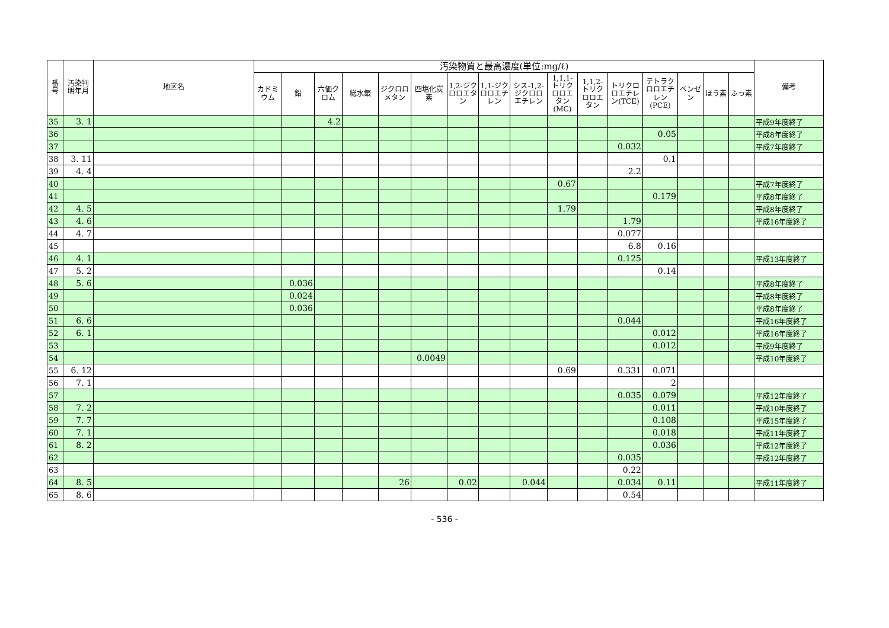| 番号 | 汚染判明年月 | 地区名 | 汚染物質と最高濃度(単位:mg/ℓ) | | | | | | | | | | | | | | | | 備考 |
| --- | --- | --- | --- | --- | --- | --- | --- | --- | --- | --- | --- | --- | --- | --- | --- | --- | --- | --- | --- |
| | | | カドミウム | 鉛 | 六価クロム | 総水銀 | ジクロロメタン | 四塩化炭素 | 1,2-ジクロロエタン | 1,1-ジクロロエチレン | シス-1,2-ジクロロエチレン | 1,1,1-トリクロロエタン(MC) | 1,1,2-トリクロロエタン | トリクロロエチレン(TCE) | テトラクロロエチレン(PCE) | ベンゼン | ほう素 | ふっ素 | |
| 35 | 3. 1 | | | | 4.2 | | | | | | | | | | | | | | 平成9年度終了 |
| 36 | | | | | | | | | | | | | | | 0.05 | | | | 平成8年度終了 |
| 37 | | | | | | | | | | | | | | 0.032 | | | | | 平成7年度終了 |
| 38 | 3. 11 | | | | | | | | | | | | | | 0.1 | | | | |
| 39 | 4. 4 | | | | | | | | | | | | | 2.2 | | | | | |
| 40 | | | | | | | | | | | | 0.67 | | | | | | | 平成7年度終了 |
| 41 | | | | | | | | | | | | | | | 0.179 | | | | 平成8年度終了 |
| 42 | 4. 5 | | | | | | | | | | | 1.79 | | | | | | | 平成8年度終了 |
| 43 | 4. 6 | | | | | | | | | | | | | 1.79 | | | | | 平成16年度終了 |
| 44 | 4. 7 | | | | | | | | | | | | | 0.077 | | | | | |
| 45 | | | | | | | | | | | | | | 6.8 | 0.16 | | | | |
| 46 | 4. 1 | | | | | | | | | | | | | 0.125 | | | | | 平成13年度終了 |
| 47 | 5. 2 | | | | | | | | | | | | | | 0.14 | | | | |
| 48 | 5. 6 | | | 0.036 | | | | | | | | | | | | | | | 平成8年度終了 |
| 49 | | | | 0.024 | | | | | | | | | | | | | | | 平成8年度終了 |
| 50 | | | | 0.036 | | | | | | | | | | | | | | | 平成8年度終了 |
| 51 | 6. 6 | | | | | | | | | | | | | 0.044 | | | | | 平成16年度終了 |
| 52 | 6. 1 | | | | | | | | | | | | | | 0.012 | | | | 平成16年度終了 |
| 53 | | | | | | | | | | | | | | | 0.012 | | | | 平成9年度終了 |
| 54 | | | | | | | | 0.0049 | | | | | | | | | | | 平成10年度終了 |
| 55 | 6. 12 | | | | | | | | | | | 0.69 | | 0.331 | 0.071 | | | | |
| 56 | 7. 1 | | | | | | | | | | | | | | 2 | | | | |
| 57 | | | | | | | | | | | | | | 0.035 | 0.079 | | | | 平成12年度終了 |
| 58 | 7. 2 | | | | | | | | | | | | | | 0.011 | | | | 平成10年度終了 |
| 59 | 7. 7 | | | | | | | | | | | | | | 0.108 | | | | 平成15年度終了 |
| 60 | 7. 1 | | | | | | | | | | | | | | 0.018 | | | | 平成11年度終了 |
| 61 | 8. 2 | | | | | | | | | | | | | | 0.036 | | | | 平成12年度終了 |
| 62 | | | | | | | | | | | | | | 0.035 | | | | | 平成12年度終了 |
| 63 | | | | | | | | | | | | | | 0.22 | | | | | |
| 64 | 8. 5 | | | | | | 26 | | 0.02 | | 0.044 | | | 0.034 | 0.11 | | | | 平成11年度終了 |
| 65 | 8. 6 | | | | | | | | | | | | | 0.54 | | | | | |
- 536 -